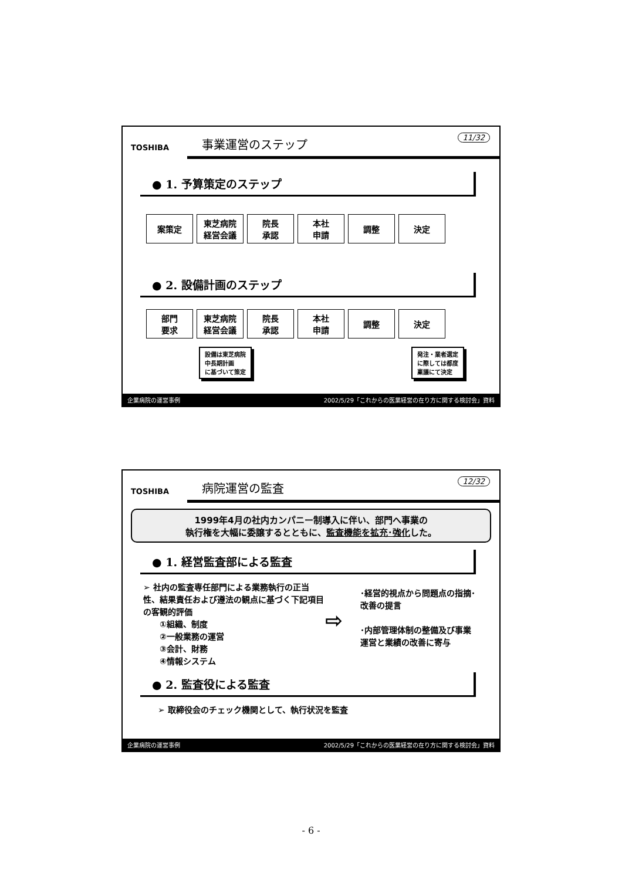TOSHIBA
11/32
事業運営のステップ
● 1. 予算策定のステップ
案策定 東芝病院
経営会議
院長
承認
本社
申請
調整 決定
● 2. 設備計画のステップ
部門
要求
東芝病院
経営会議
院長
承認
本社
申請
調整 決定
設備は東芝病院
中長期計画
に基づいて策定
発注・業者選定
に際しては都度
稟議にて決定
企業病院の運営事例 2002/5/29「これからの医業経営の在り方に関する検討会」資料
TOSHIBA
12/32
病院運営の監査
1999年4月の社内カンパニー制導入に伴い、部門へ事業の
執行権を大幅に委譲するとともに、監査機能を拡充･強化した。
● 1. 経営監査部による監査
➢ 社内の監査専任部門による業務執行の正当性、結果責任および遵法の観点に基づく下記項目の客観的評価
　　①組織、制度
　　②一般業務の運営
　　③会計、財務
　　④情報システム
⇨
･経営的視点から問題点の指摘･改善の提言
･内部管理体制の整備及び事業運営と業績の改善に寄与
● 2. 監査役による監査
➢ 取締役会のチェック機関として、執行状況を監査
企業病院の運営事例 2002/5/29「これからの医業経営の在り方に関する検討会」資料
- 6 -